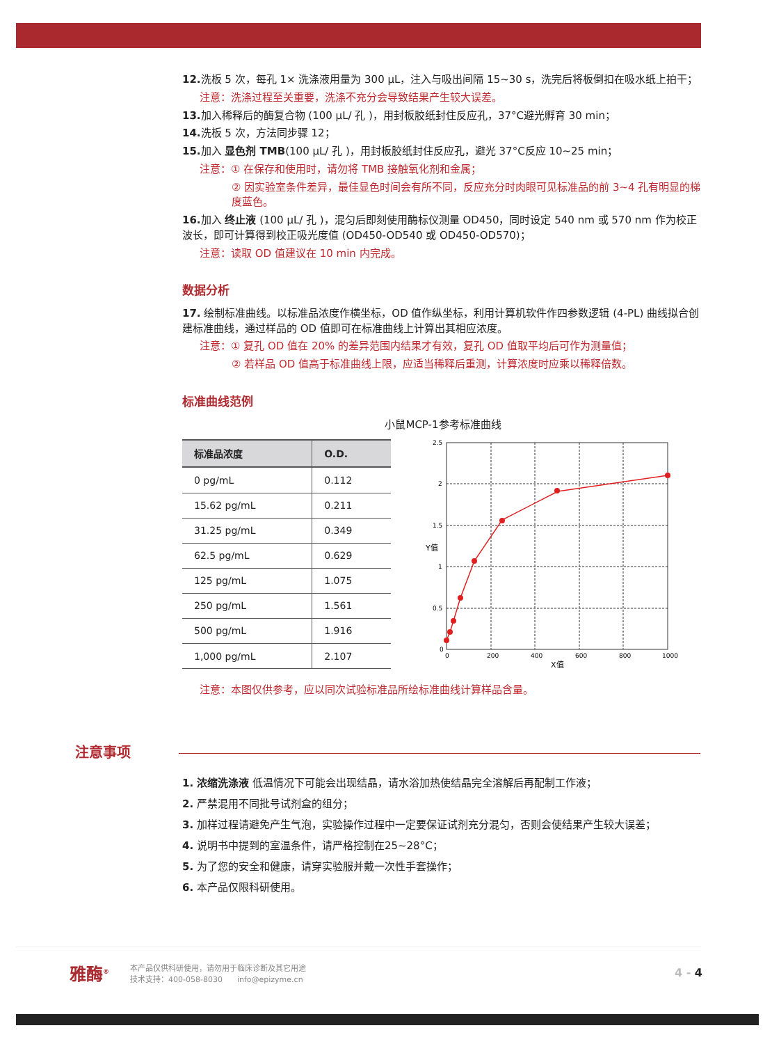12. 洗板 5 次，每孔 1× 洗涤液用量为 300 μL，注入与吸出间隔 15~30 s，洗完后将板倒扣在吸水纸上拍干；
注意：洗涤过程至关重要，洗涤不充分会导致结果产生较大误差。
13. 加入稀释后的酶复合物 (100 μL/ 孔 )，用封板胶纸封住反应孔，37°C避光孵育 30 min；
14. 洗板 5 次，方法同步骤 12；
15. 加入 显色剂 TMB(100 μL/ 孔 )，用封板胶纸封住反应孔，避光 37°C反应 10~25 min；
注意：① 在保存和使用时，请勿将 TMB 接触氧化剂和金属；
② 因实验室条件差异，最佳显色时间会有所不同，反应充分时肉眼可见标准品的前 3~4 孔有明显的梯度蓝色。
16. 加入 终止液 (100 μL/ 孔 )，混匀后即刻使用酶标仪测量 OD450，同时设定 540 nm 或 570 nm 作为校正波长，即可计算得到校正吸光度值 (OD450-OD540 或 OD450-OD570)；
注意：读取 OD 值建议在 10 min 内完成。
数据分析
17. 绘制标准曲线。以标准品浓度作横坐标，OD 值作纵坐标，利用计算机软件作四参数逻辑 (4-PL) 曲线拟合创建标准曲线，通过样品的 OD 值即可在标准曲线上计算出其相应浓度。
注意：① 复孔 OD 值在 20% 的差异范围内结果才有效，复孔 OD 值取平均后可作为测量值；
② 若样品 OD 值高于标准曲线上限，应适当稀释后重测，计算浓度时应乘以稀释倍数。
标准曲线范例
小鼠MCP-1参考标准曲线
| 标准品浓度 | O.D. |
| --- | --- |
| 0 pg/mL | 0.112 |
| 15.62 pg/mL | 0.211 |
| 31.25 pg/mL | 0.349 |
| 62.5 pg/mL | 0.629 |
| 125 pg/mL | 1.075 |
| 250 pg/mL | 1.561 |
| 500 pg/mL | 1.916 |
| 1,000 pg/mL | 2.107 |
2.5
2
1.5
1
0.5
0
0
200
400
600
800
1000
X值
Y值
注意：本图仅供参考，应以同次试验标准品所绘标准曲线计算样品含量。
注意事项
1. 浓缩洗涤液 低温情况下可能会出现结晶，请水浴加热使结晶完全溶解后再配制工作液；
2. 严禁混用不同批号试剂盒的组分；
3. 加样过程请避免产生气泡，实验操作过程中一定要保证试剂充分混匀，否则会使结果产生较大误差；
4. 说明书中提到的室温条件，请严格控制在25~28°C；
5. 为了您的安全和健康，请穿实验服并戴一次性手套操作；
6. 本产品仅限科研使用。
雅酶<sup>®</sup>
本产品仅供科研使用，请勿用于临床诊断及其它用途
技术支持：400-058-8030 info@epizyme.cn
4 - 4